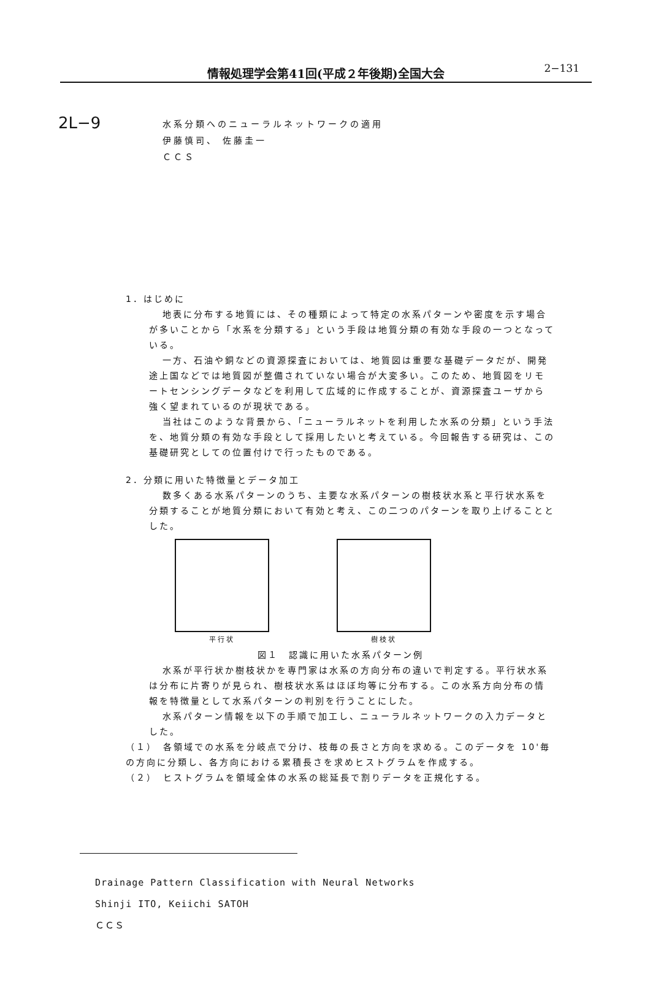情報処理学会第41回(平成２年後期)全国大会
2−131
2L−9
水系分類へのニューラルネットワークの適用
伊藤慎司、 佐藤圭一
ＣＣＳ
1．はじめに
地表に分布する地質には、その種類によって特定の水系パターンや密度を示す場合が多いことから「水系を分類する」という手段は地質分類の有効な手段の一つとなっている。
一方、石油や銅などの資源探査においては、地質図は重要な基礎データだが、開発途上国などでは地質図が整備されていない場合が大変多い。このため、地質図をリモートセンシングデータなどを利用して広域的に作成することが、資源探査ユーザから強く望まれているのが現状である。
当社はこのような背景から、「ニューラルネットを利用した水系の分類」という手法を、地質分類の有効な手段として採用したいと考えている。今回報告する研究は、この基礎研究としての位置付けで行ったものである。
2．分類に用いた特徴量とデータ加工
数多くある水系パターンのうち、主要な水系パターンの樹枝状水系と平行状水系を分類することが地質分類において有効と考え、この二つのパターンを取り上げることとした。
平行状 樹枝状
図１　認識に用いた水系パターン例
水系が平行状か樹枝状かを専門家は水系の方向分布の違いで判定する。平行状水系は分布に片寄りが見られ、樹枝状水系はほぼ均等に分布する。この水系方向分布の情報を特徴量として水系パターンの判別を行うことにした。
水系パターン情報を以下の手順で加工し、ニューラルネットワークの入力データとした。
（１）　各領域での水系を分岐点で分け、枝毎の長さと方向を求める。このデータを 10'毎の方向に分類し、各方向における累積長さを求めヒストグラムを作成する。
（２）　ヒストグラムを領域全体の水系の総延長で割りデータを正規化する。
Drainage Pattern Classification with Neural Networks
Shinji ITO, Keiichi SATOH
ＣＣＳ